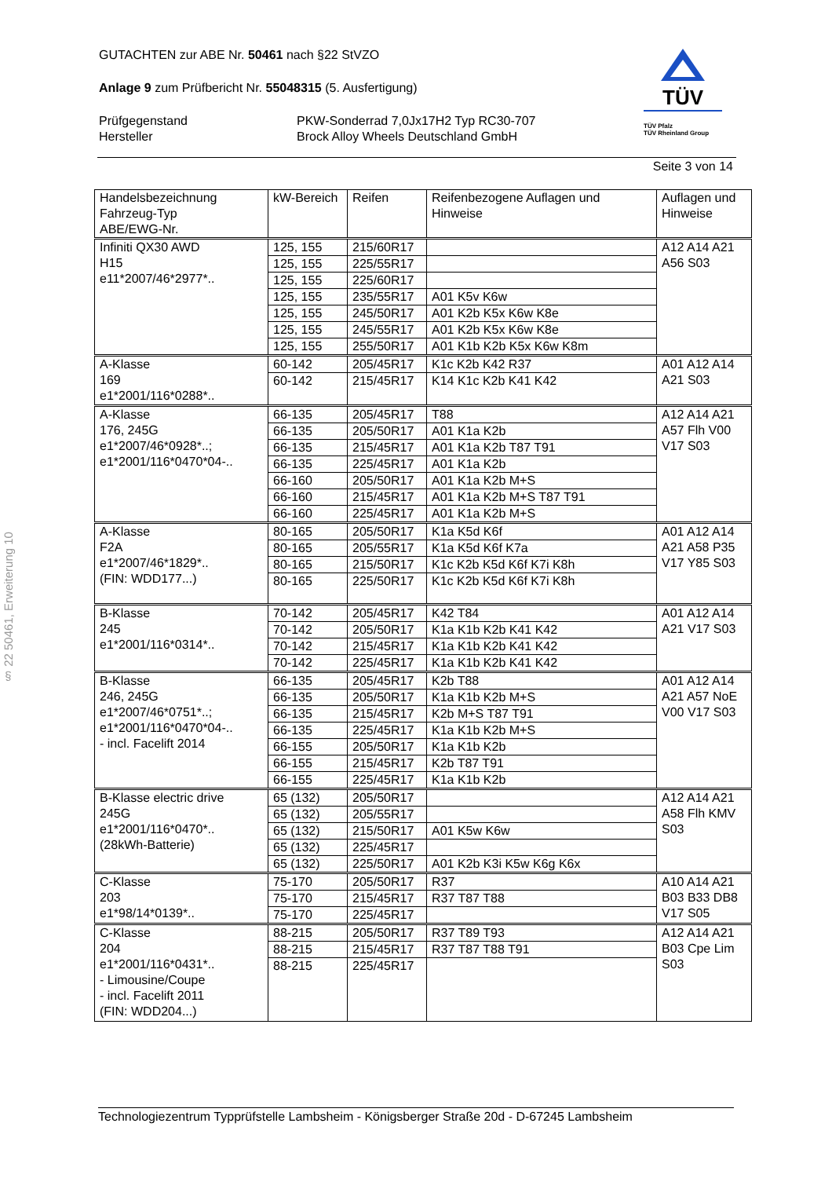§ 22 50461, Erweiterung 10
GUTACHTEN zur ABE Nr. 50461 nach §22 StVZO
Anlage 9 zum Prüfbericht Nr. 55048315 (5. Ausfertigung)
Prüfgegenstand
Hersteller
PKW-Sonderrad 7,0Jx17H2 Typ RC30-707
Brock Alloy Wheels Deutschland GmbH
TÜV
TÜV Pfalz
TÜV Rheinland Group
Seite 3 von 14
| Handelsbezeichnung Fahrzeug-Typ ABE/EWG-Nr. | kW-Bereich | Reifen | Reifenbezogene Auflagen und Hinweise | Auflagen und Hinweise |
| --- | --- | --- | --- | --- |
| Infiniti QX30 AWD H15 e11*2007/46*2977*.. | 125, 155 | 215/60R17 | | A12 A14 A21 A56 S03 |
| | 125, 155 | 225/55R17 | | |
| | 125, 155 | 225/60R17 | | |
| | 125, 155 | 235/55R17 | A01 K5v K6w | |
| | 125, 155 | 245/50R17 | A01 K2b K5x K6w K8e | |
| | 125, 155 | 245/55R17 | A01 K2b K5x K6w K8e | |
| | 125, 155 | 255/50R17 | A01 K1b K2b K5x K6w K8m | |
| A-Klasse 169 e1*2001/116*0288*.. | 60-142 | 205/45R17 | K1c K2b K42 R37 | A01 A12 A14 A21 S03 |
| | 60-142 | 215/45R17 | K14 K1c K2b K41 K42 | |
| A-Klasse 176, 245G e1*2007/46*0928*..; e1*2001/116*0470*04-.. | 66-135 | 205/45R17 | T88 | A12 A14 A21 A57 Flh V00 V17 S03 |
| | 66-135 | 205/50R17 | A01 K1a K2b | |
| | 66-135 | 215/45R17 | A01 K1a K2b T87 T91 | |
| | 66-135 | 225/45R17 | A01 K1a K2b | |
| | 66-160 | 205/50R17 | A01 K1a K2b M+S | |
| | 66-160 | 215/45R17 | A01 K1a K2b M+S T87 T91 | |
| | 66-160 | 225/45R17 | A01 K1a K2b M+S | |
| A-Klasse F2A e1*2007/46*1829*.. (FIN: WDD177...) | 80-165 | 205/50R17 | K1a K5d K6f | A01 A12 A14 A21 A58 P35 V17 Y85 S03 |
| | 80-165 | 205/55R17 | K1a K5d K6f K7a | |
| | 80-165 | 215/50R17 | K1c K2b K5d K6f K7i K8h | |
| | 80-165 | 225/50R17 | K1c K2b K5d K6f K7i K8h | |
| B-Klasse 245 e1*2001/116*0314*.. | 70-142 | 205/45R17 | K42 T84 | A01 A12 A14 A21 V17 S03 |
| | 70-142 | 205/50R17 | K1a K1b K2b K41 K42 | |
| | 70-142 | 215/45R17 | K1a K1b K2b K41 K42 | |
| | 70-142 | 225/45R17 | K1a K1b K2b K41 K42 | |
| B-Klasse 246, 245G e1*2007/46*0751*..; e1*2001/116*0470*04-.. - incl. Facelift 2014 | 66-135 | 205/45R17 | K2b T88 | A01 A12 A14 A21 A57 NoE V00 V17 S03 |
| | 66-135 | 205/50R17 | K1a K1b K2b M+S | |
| | 66-135 | 215/45R17 | K2b M+S T87 T91 | |
| | 66-135 | 225/45R17 | K1a K1b K2b M+S | |
| | 66-155 | 205/50R17 | K1a K1b K2b | |
| | 66-155 | 215/45R17 | K2b T87 T91 | |
| | 66-155 | 225/45R17 | K1a K1b K2b | |
| B-Klasse electric drive 245G e1*2001/116*0470*.. (28kWh-Batterie) | 65 (132) | 205/50R17 | | A12 A14 A21 A58 Flh KMV S03 |
| | 65 (132) | 205/55R17 | | |
| | 65 (132) | 215/50R17 | A01 K5w K6w | |
| | 65 (132) | 225/45R17 | | |
| | 65 (132) | 225/50R17 | A01 K2b K3i K5w K6g K6x | |
| C-Klasse 203 e1*98/14*0139*.. | 75-170 | 205/50R17 | R37 | A10 A14 A21 B03 B33 DB8 V17 S05 |
| | 75-170 | 215/45R17 | R37 T87 T88 | |
| | 75-170 | 225/45R17 | | |
| C-Klasse 204 e1*2001/116*0431*.. - Limousine/Coupe - incl. Facelift 2011 (FIN: WDD204...) | 88-215 | 205/50R17 | R37 T89 T93 | A12 A14 A21 B03 Cpe Lim S03 |
| | 88-215 | 215/45R17 | R37 T87 T88 T91 | |
| | 88-215 | 225/45R17 | | |
Technologiezentrum Typprüfstelle Lambsheim - Königsberger Straße 20d - D-67245 Lambsheim